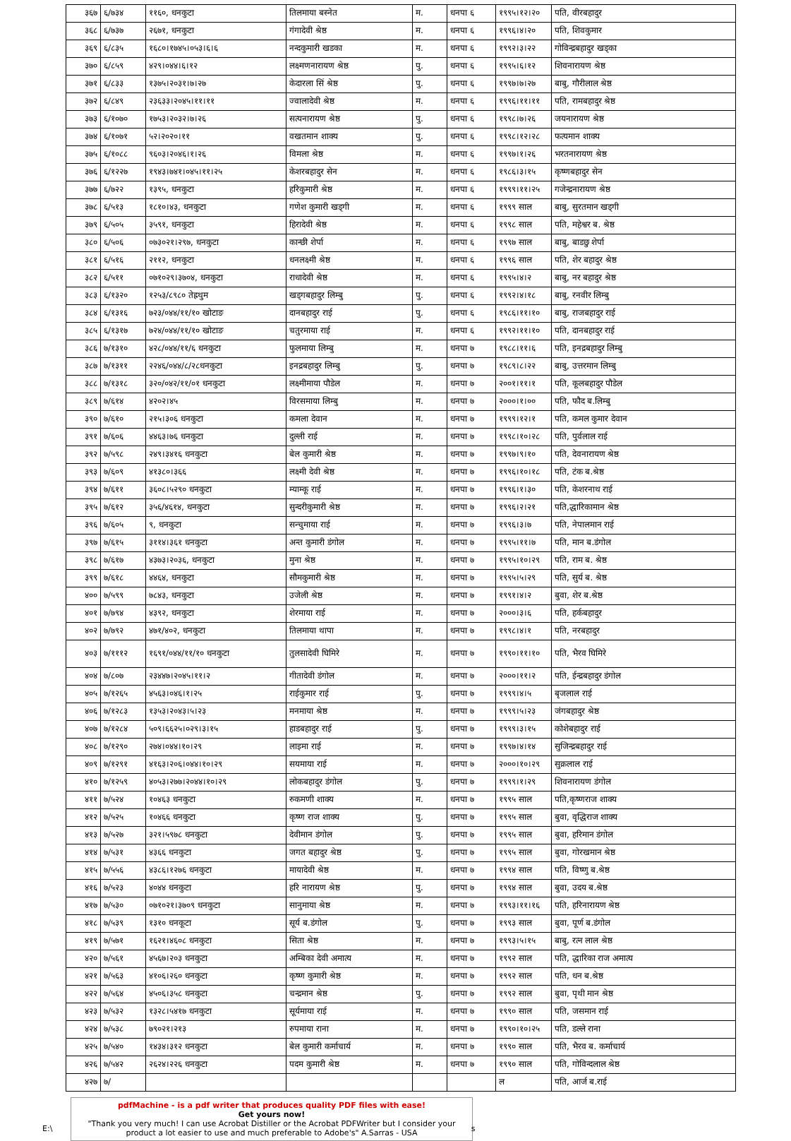| ३६७ | ६/७३४ | ११६०, धनकुटा | तिलमाया बस्नेत | म. | धनपा ६ | १९९५।१२।२० | पति, वीरबहादुर |
| ३६८ | ६/७३७ | २६७१, धनकुटा | गंगादेवी श्रेष्ठ | म. | धनपा ६ | १९९६।४।२० | पति, शिवकुमार |
| ३६९ | ६/८३५ | १६८०।१७४५।०५३।६।६ | नन्दकुमारी खडका | म. | धनपा ६ | १९९२।३।२२ | गोविन्द्रबहादुर खड्का |
| ३७० | ६/८५९ | ४२९।०४४।६।१२ | लक्ष्मणनारायण श्रेष्ठ | पु. | धनपा ६ | १९९५।६।१२ | शिवनारायण श्रेष्ठ |
| ३७१ | ६/८३३ | १३७५।२०३१।७।२७ | केदारला सिं श्रेष्ठ | पु. | धनपा ६ | १९९७।७।२७ | बाबु, गौरीलाल श्रेष्ठ |
| ३७२ | ६/८४९ | २३६३३।२०४५।११।११ | ज्वालादेवी श्रेष्ठ | म. | धनपा ६ | १९९६।११।११ | पति, रामबहादुर श्रेष्ठ |
| ३७३ | ६/१०७० | १७५३।२०३२।७।२६ | सत्यनारायण श्रेष्ठ | पु. | धनपा ६ | १९९८।७।२६ | जयनारायण श्रेष्ठ |
| ३७४ | ६/१०७१ | ५२।२०२०।११ | वखतमान शाक्य | पु. | धनपा ६ | १९९८।१२।२८ | फत्यमान शाक्य |
| ३७५ | ६/१०८८ | ९६०३।२०४६।१।२६ | विमला श्रेष्ठ | म. | धनपा ६ | १९९७।१।२६ | भरतनारायण श्रेष्ठ |
| ३७६ | ६/१२२७ | १९४३।७४१।०४५।११।२५ | केशरबहादुर सेन | म. | धनपा ६ | १९८६।३।१५ | कृष्णबहादुर सेन |
| ३७७ | ६/७२२ | १३९५, धनकुटा | हरिकुमारी श्रेष्ठ | म. | धनपा ६ | १९९९।११।२५ | गजेन्द्रनारायण श्रेष्ठ |
| ३७८ | ६/५१३ | १८१०।४३, धनकुटा | गणेश कुमारी खड्गी | म. | धनपा ६ | १९९९ साल | बाबु, सुरतमान खड्गी |
| ३७९ | ६/५०५ | ३५९१, धनकुटा | हिरादेवी श्रेष्ठ | म. | धनपा ६ | १९९८ साल | पति, महेश्वर ब. श्रेष्ठ |
| ३८० | ६/५०६ | ०७३०२१।२९७, धनकुटा | कान्छी शेर्पा | म. | धनपा ६ | १९९७ साल | बाबु, बाडछु शेर्पा |
| ३८१ | ६/५१६ | २११२, धनकुटा | धनलक्ष्मी श्रेष्ठ | म. | धनपा ६ | १९९६ साल | पति, शेर बहादुर श्रेष्ठ |
| ३८२ | ६/५११ | ०७१०२९।३७०४, धनकुटा | राधादेवी श्रेष्ठ | म. | धनपा ६ | १९९५।४।२ | बाबु, नर बहादुर श्रेष्ठ |
| ३८३ | ६/१३२० | १२५३/८९८० तेह्रथुम | खड्गबहादुर लिम्बु | पु. | धनपा ६ | १९९२।४।१८ | बाबु, रनवीर लिम्बु |
| ३८४ | ६/१३१६ | ७२३/०४४/११/१० खोटाङ | दानबहादुर राई | पु. | धनपा ६ | १९८६।११।१० | बाबु, राजबहादुर राई |
| ३८५ | ६/१३१७ | ७२४/०४४/११/१० खोटाङ | चतुरमाया राई | म. | धनपा ६ | १९९२।११।१० | पति, दानबहादुर राई |
| ३८६ | ७/१३१० | ४२८/०४४/११/६ धनकुटा | फुलमाया लिम्बु | म. | धनपा ७ | १९८८।११।६ | पति, इनद्रबहादुर लिम्बु |
| ३८७ | ७/१३११ | २२४६/०४४/८/२८धनकुटा | इनद्रबहादुर लिम्बु | पु. | धनपा ७ | १९८९।८।२२ | बाबु, उत्तरमान लिम्बु |
| ३८८ | ७/१३१८ | ३२०/०४२/११/०१ धनकुटा | लक्ष्मीमाया पौडेल | म. | धनपा ७ | २००१।११।१ | पति, कूलबहादुर पौडेल |
| ३८९ | ७/६१४ | ४२०२।४५ | विरसमाया लिम्बु | म. | धनपा ७ | २०००।१।०० | पति, फौद ब.लिम्बु |
| ३९० | ७/६१० | २१५।३०६ धनकुटा | कमला देवान | म. | धनपा ७ | १९९९।१२।१ | पति, कमल कुमार देवान |
| ३९१ | ७/६०६ | ४४६३।७६ धनकुटा | दुल्ली राई | म. | धनपा ७ | १९९८।१०।२८ | पति, पुर्वलाल राई |
| ३९२ | ७/५९८ | २४९।३४१६ धनकुटा | बेल कुमारी श्रेष्ठ | म. | धनपा ७ | १९९७।९।१० | पति, देवनारायण श्रेष्ठ |
| ३९३ | ७/६०९ | ४१३८०।३६६ | लक्ष्मी देवी श्रेष्ठ | म. | धनपा ७ | १९९६।१०।१८ | पति, टंक ब.श्रेष्ठ |
| ३९४ | ७/६११ | ३६०८।५२९० धनकुटा | म्याम्कू राई | म. | धनपा ७ | १९९६।१।३० | पति, केशरनाथ राई |
| ३९५ | ७/६१२ | ३५६/४६१४, धनकुटा | सुन्दरीकुमारी श्रेष्ठ | म. | धनपा ७ | १९९६।२।२१ | पति,द्धारिकामान श्रेष्ठ |
| ३९६ | ७/६०५ | ९, धनकुटा | सन्चुमाया राई | म. | धनपा ७ | १९९६।३।७ | पति, नेपालमान राई |
| ३९७ | ७/६१५ | ३११४।३६१ धनकुटा | अन्त कुमारी डंगोल | म. | धनपा ७ | १९९५।११।७ | पति, मान ब.डंगोल |
| ३९८ | ७/६१७ | ४३७३।२०३६, धनकुटा | मुना श्रेष्ठ | म. | धनपा ७ | १९९५।१०।२९ | पति, राम ब. श्रेष्ठ |
| ३९९ | ७/६१८ | ४४६४, धनकुटा | सौमकुमारी श्रेष्ठ | म. | धनपा ७ | १९९५।५।२९ | पति, सुर्य ब. श्रेष्ठ |
| ४०० | ७/५९९ | ७८४३, धनकुटा | उजेली श्रेष्ठ | म. | धनपा ७ | १९९१।४।२ | बुवा, शेर ब.श्रेष्ठ |
| ४०१ | ७/७९४ | ४३९२, धनकुटा | शेरमाया राई | म. | धनपा ७ | २०००।३।६ | पति, हर्कबहादुर |
| ४०२ | ७/७९२ | ४७१/४०२, धनकुटा | तिलमाया थापा | म. | धनपा ७ | १९९८।४।१ | पति, नरबहादुर |
| ४०३ | ७/१११२ | १६९१/०४४/११/१० धनकुटा | तुलसादेवी घिमिरे | म. | धनपा ७ | १९९०।११।१० | पति, भैरव घिमिरे |
| ४०४ | ७/८०७ | २३४४७।२०४५।११।२ | गीतादेवी डंगोल | म. | धनपा ७ | २०००।११।२ | पति, ईन्द्रबहादुर डंगोल |
| ४०५ | ७/१२६५ | ४५६३।०४६।१।२५ | राईकुमार राई | पु. | धनपा ७ | १९९९।४।५ | बृजलाल राई |
| ४०६ | ७/१२८३ | १३५३।२०४३।५।२३ | मनमाया श्रेष्ठ | म. | धनपा ७ | १९९९।५।२३ | जंगबहादुर श्रेष्ठ |
| ४०७ | ७/१२८४ | ५०९।६६२५।०२९।३।१५ | हाडबहादुर राई | पु. | धनपा ७ | १९९९।३।१५ | कोशेबहादुर राई |
| ४०८ | ७/१२९० | २७४।०४४।१०।२९ | लाइमा राई | म. | धनपा ७ | १९९७।४।१४ | सुजिन्द्रबहादुर राई |
| ४०९ | ७/१२९१ | ४१६३।२०६।०४४।१०।२९ | सयमाया राई | म. | धनपा ७ | २०००।१०।२९ | सुक्रलाल राई |
| ४१० | ७/१२५९ | ४०५३।२७७।२०४४।१०।२९ | लोकबहादुर डंगोल | पु. | धनपा ७ | १९९९।१।२९ | शिवनारायण डंगोल |
| ४११ | ७/५२४ | १०४६३ धनकुटा | रुकमणी शाक्य | म. | धनपा ७ | १९९५ साल | पति,कृष्णराज शाक्य |
| ४१२ | ७/५२५ | १०४६६ धनकुटा | कृष्ण राज शाक्य | पु. | धनपा ७ | १९९५ साल | बुवा, वृद्धिराज शाक्य |
| ४१३ | ७/५२७ | ३२१।५९७८ धनकुटा | देवीमान डंगोल | पु. | धनपा ७ | १९९५ साल | बुवा, हरिमान डंगोल |
| ४१४ | ७/५३१ | ४३६६ धनकुटा | जगत बहादुर श्रेष्ठ | पु. | धनपा ७ | १९९५ साल | बुवा, गोरखमान श्रेष्ठ |
| ४१५ | ७/५५६ | ४३८६।१२७६ धनकुटा | मायादेवी श्रेष्ठ | म. | धनपा ७ | १९९४ साल | पति, विष्णु ब.श्रेष्ठ |
| ४१६ | ७/५२३ | ४०४४ धनकुटा | हरि नारायण श्रेष्ठ | पु. | धनपा ७ | १९९४ साल | बुवा, उदय ब.श्रेष्ठ |
| ४१७ | ७/५३० | ०७१०२१।३७०९ धनकुटा | सानुमाया श्रेष्ठ | म. | धनपा ७ | १९९३।११।१६ | पति, हरिनारायण श्रेष्ठ |
| ४१८ | ७/५३९ | १३१० धनकूटा | सूर्य ब.डंगोल | पु. | धनपा ७ | १९९३ साल | बुवा, पूर्ण ब.डंगोल |
| ४१९ | ७/५७१ | १६२१।४६०८ धनकुटा | सिता श्रेष्ठ | म. | धनपा ७ | १९९३।५।१५ | बाबु, रत्न लाल श्रेष्ठ |
| ४२० | ७/५६१ | ४५६७।२०३ धनकुटा | अम्बिका देवी अमात्य | म. | धनपा ७ | १९९२ साल | पति, द्धारिका राज अमात्य |
| ४२१ | ७/५६३ | ४१०६।२६० धनकुटा | कृष्ण कुमारी श्रेष्ठ | म. | धनपा ७ | १९९२ साल | पति, धन ब.श्रेष्ठ |
| ४२२ | ७/५६४ | ४५०६।३५८ धनकुटा | चन्द्रमान श्रेष्ठ | पु. | धनपा ७ | १९९२ साल | बुवा, पृथी मान श्रेष्ठ |
| ४२३ | ७/५३२ | १३२८।५४१७ धनकुटा | सूर्यमाया राई | म. | धनपा ७ | १९९० साल | पति, जसमान राई |
| ४२४ | ७/५३८ | ७९०२१।२१३ | रुपमाया राना | म. | धनपा ७ | १९९०।१०।२५ | पति, डल्ले राना |
| ४२५ | ७/५४० | १४३४।३१२ धनकुटा | बेल कुमारी कर्माचार्य | म. | धनपा ७ | १९९० साल | पति, भैरव ब. कर्माचार्य |
| ४२६ | ७/५४२ | २६२४।२२६ धनकुटा | पदम कुमारी श्रेष्ठ | म. | धनपा ७ | १९९० साल | पति, गोविन्दलाल श्रेष्ठ |
| ४२७ | ७/ | | | | | ल | पति, आर्ज ब.राई |
pdfMachine - is a pdf writer that produces quality PDF files with ease!
Get yours now!
"Thank you very much! I can use Acrobat Distiller or the Acrobat PDFWriter but I consider your product a lot easier to use and much preferable to Adobe's" A.Sarras - USA
E:\ s